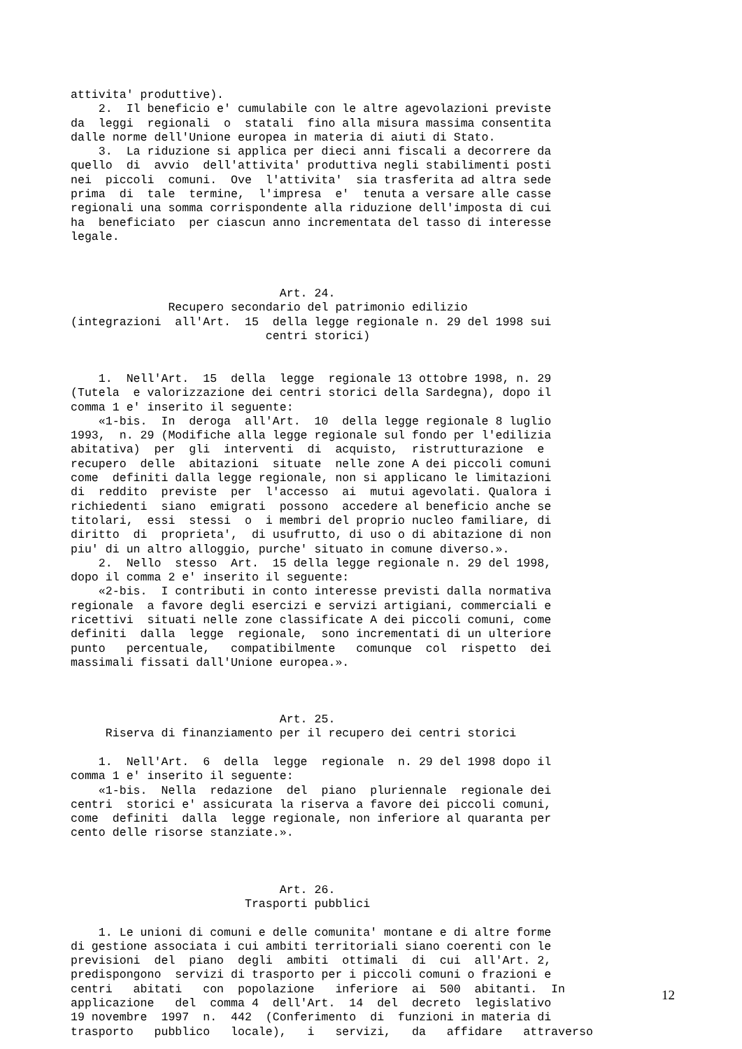attivita' produttive).
    2.  Il beneficio e' cumulabile con le altre agevolazioni previste
da  leggi  regionali  o  statali  fino alla misura massima consentita
dalle norme dell'Unione europea in materia di aiuti di Stato.
    3.  La riduzione si applica per dieci anni fiscali a decorrere da
quello  di  avvio  dell'attivita' produttiva negli stabilimenti posti
nei  piccoli  comuni.  Ove  l'attivita'  sia trasferita ad altra sede
prima  di  tale  termine,  l'impresa  e'  tenuta a versare alle casse
regionali una somma corrispondente alla riduzione dell'imposta di cui
ha  beneficiato  per ciascun anno incrementata del tasso di interesse
legale.



                              Art. 24.
              Recupero secondario del patrimonio edilizio
(integrazioni  all'Art.  15  della legge regionale n. 29 del 1998 sui
                            centri storici)


    1.  Nell'Art.  15  della  legge  regionale 13 ottobre 1998, n. 29
(Tutela  e valorizzazione dei centri storici della Sardegna), dopo il
comma 1 e' inserito il seguente:
    «1-bis.  In  deroga  all'Art.  10  della legge regionale 8 luglio
1993,  n. 29 (Modifiche alla legge regionale sul fondo per l'edilizia
abitativa)  per  gli  interventi  di  acquisto,  ristrutturazione  e
recupero  delle  abitazioni  situate  nelle zone A dei piccoli comuni
come  definiti dalla legge regionale, non si applicano le limitazioni
di  reddito  previste  per  l'accesso  ai  mutui agevolati. Qualora i
richiedenti  siano  emigrati  possono  accedere al beneficio anche se
titolari,  essi  stessi  o  i membri del proprio nucleo familiare, di
diritto  di  proprieta',  di usufrutto, di uso o di abitazione di non
piu' di un altro alloggio, purche' situato in comune diverso.».
    2.  Nello  stesso  Art.  15 della legge regionale n. 29 del 1998,
dopo il comma 2 e' inserito il seguente:
    «2-bis.  I contributi in conto interesse previsti dalla normativa
regionale  a favore degli esercizi e servizi artigiani, commerciali e
ricettivi  situati nelle zone classificate A dei piccoli comuni, come
definiti  dalla  legge  regionale,  sono incrementati di un ulteriore
punto   percentuale,   compatibilmente   comunque  col  rispetto  dei
massimali fissati dall'Unione europea.».



                              Art. 25.
     Riserva di finanziamento per il recupero dei centri storici

    1.  Nell'Art.  6  della  legge  regionale  n. 29 del 1998 dopo il
comma 1 e' inserito il seguente:
    «1-bis.  Nella  redazione  del  piano  pluriennale  regionale dei
centri  storici e' assicurata la riserva a favore dei piccoli comuni,
come  definiti  dalla  legge regionale, non inferiore al quaranta per
cento delle risorse stanziate.».



                              Art. 26.
                         Trasporti pubblici

    1. Le unioni di comuni e delle comunita' montane e di altre forme
di gestione associata i cui ambiti territoriali siano coerenti con le
previsioni  del  piano  degli  ambiti  ottimali  di  cui  all'Art. 2,
predispongono  servizi di trasporto per i piccoli comuni o frazioni e
centri   abitati   con  popolazione   inferiore  ai  500  abitanti.  In
applicazione   del  comma 4  dell'Art.  14  del  decreto  legislativo
19 novembre  1997  n.  442  (Conferimento  di  funzioni in materia di
trasporto   pubblico   locale),   i   servizi,   da   affidare   attraverso
12